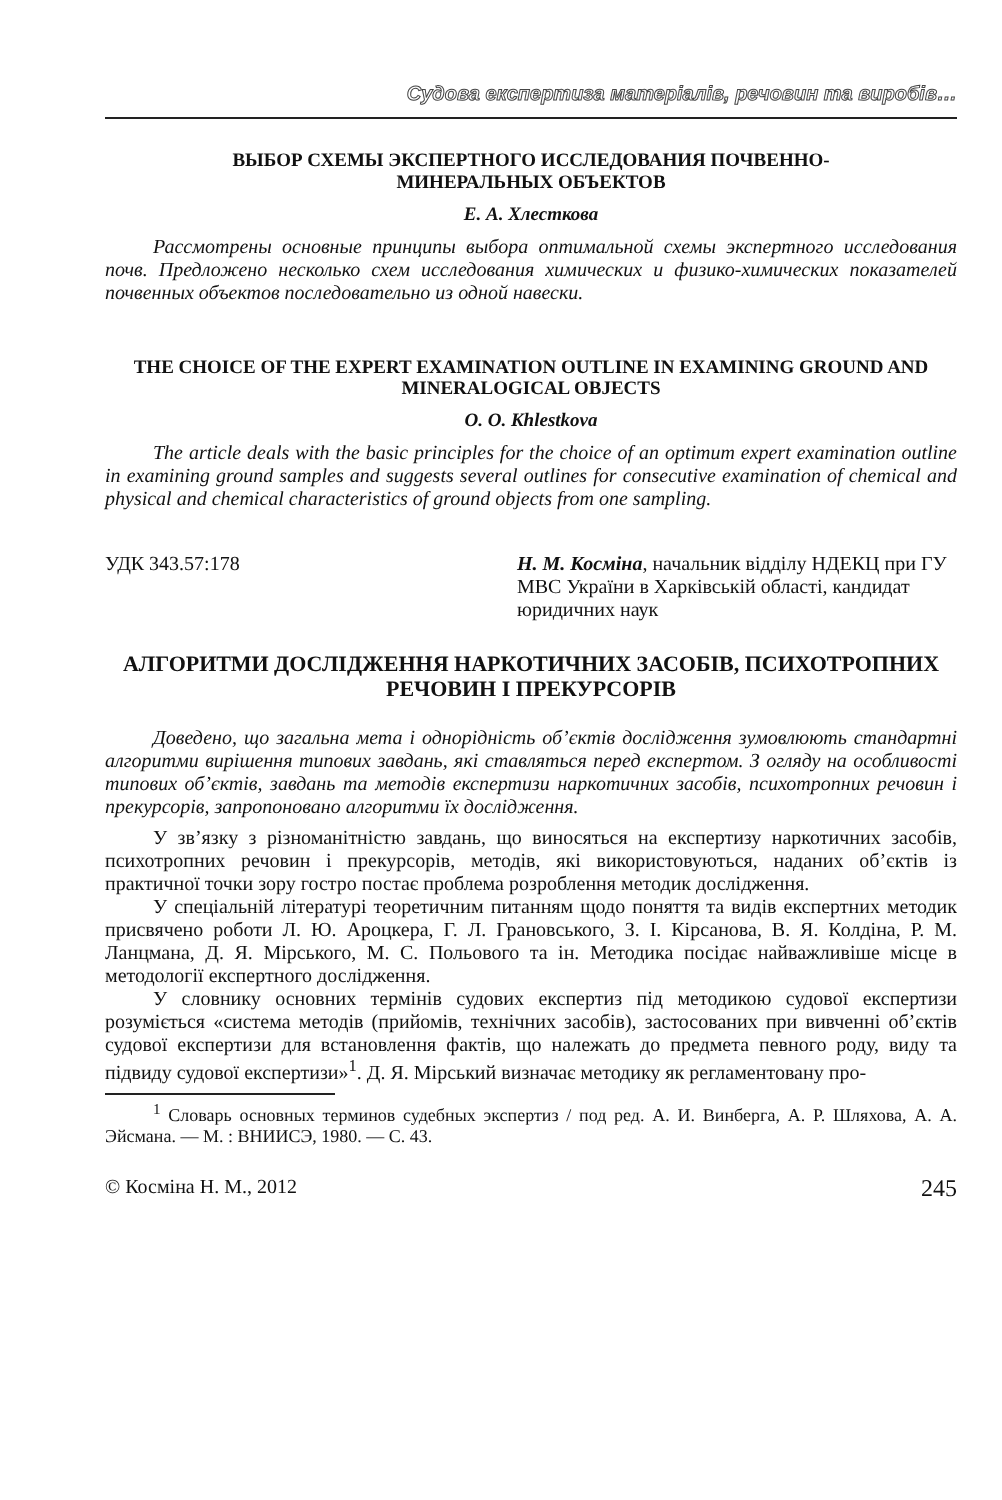Судова експертиза матеріалів, речовин та виробів…
ВЫБОР СХЕМЫ ЭКСПЕРТНОГО ИССЛЕДОВАНИЯ ПОЧВЕННО-
МИНЕРАЛЬНЫХ ОБЪЕКТОВ
Е. А. Хлесткова
Рассмотрены основные принципы выбора оптимальной схемы экспертного исследования почв. Предложено несколько схем исследования химических и физико-химических показателей почвенных объектов последовательно из одной навески.
THE CHOICE OF THE EXPERT EXAMINATION OUTLINE IN EXAMINING GROUND AND MINERALOGICAL OBJECTS
O. O. Khlestkova
The article deals with the basic principles for the choice of an optimum expert examination outline in examining ground samples and suggests several outlines for consecutive examination of chemical and physical and chemical characteristics of ground objects from one sampling.
УДК 343.57:178 Н. М. Косміна, начальник відділу НДЕКЦ при ГУ МВС України в Харківській області, кандидат юридичних наук
АЛГОРИТМИ ДОСЛІДЖЕННЯ НАРКОТИЧНИХ ЗАСОБІВ, ПСИХОТРОПНИХ РЕЧОВИН І ПРЕКУРСОРІВ
Доведено, що загальна мета і однорідність об’єктів дослідження зумовлюють стандартні алгоритми вирішення типових завдань, які ставляться перед експертом. З огляду на особливості типових об’єктів, завдань та методів експертизи наркотичних засобів, психотропних речовин і прекурсорів, запропоновано алгоритми їх дослідження.
У зв’язку з різноманітністю завдань, що виносяться на експертизу наркотичних засобів, психотропних речовин і прекурсорів, методів, які використовуються, наданих об’єктів із практичної точки зору гостро постає проблема розроблення методик дослідження.
У спеціальній літературі теоретичним питанням щодо поняття та видів експертних методик присвячено роботи Л. Ю. Ароцкера, Г. Л. Грановського, З. І. Кірсанова, В. Я. Колдіна, Р. М. Ланцмана, Д. Я. Мірського, М. С. Польового та ін. Методика посідає найважливіше місце в методології експертного дослідження.
У словнику основних термінів судових експертиз під методикою судової експертизи розуміється «система методів (прийомів, технічних засобів), застосованих при вивченні об’єктів судової експертизи для встановлення фактів, що належать до предмета певного роду, виду та підвиду судової експертизи»<sup>1</sup>. Д. Я. Мірський визначає методику як регламентовану про-
<sup>1</sup> Словарь основных терминов судебных экспертиз / под ред. А. И. Винберга, А. Р. Шляхова, А. А. Эйсмана. — М. : ВНИИСЭ, 1980. — С. 43.
© Косміна Н. М., 2012
245